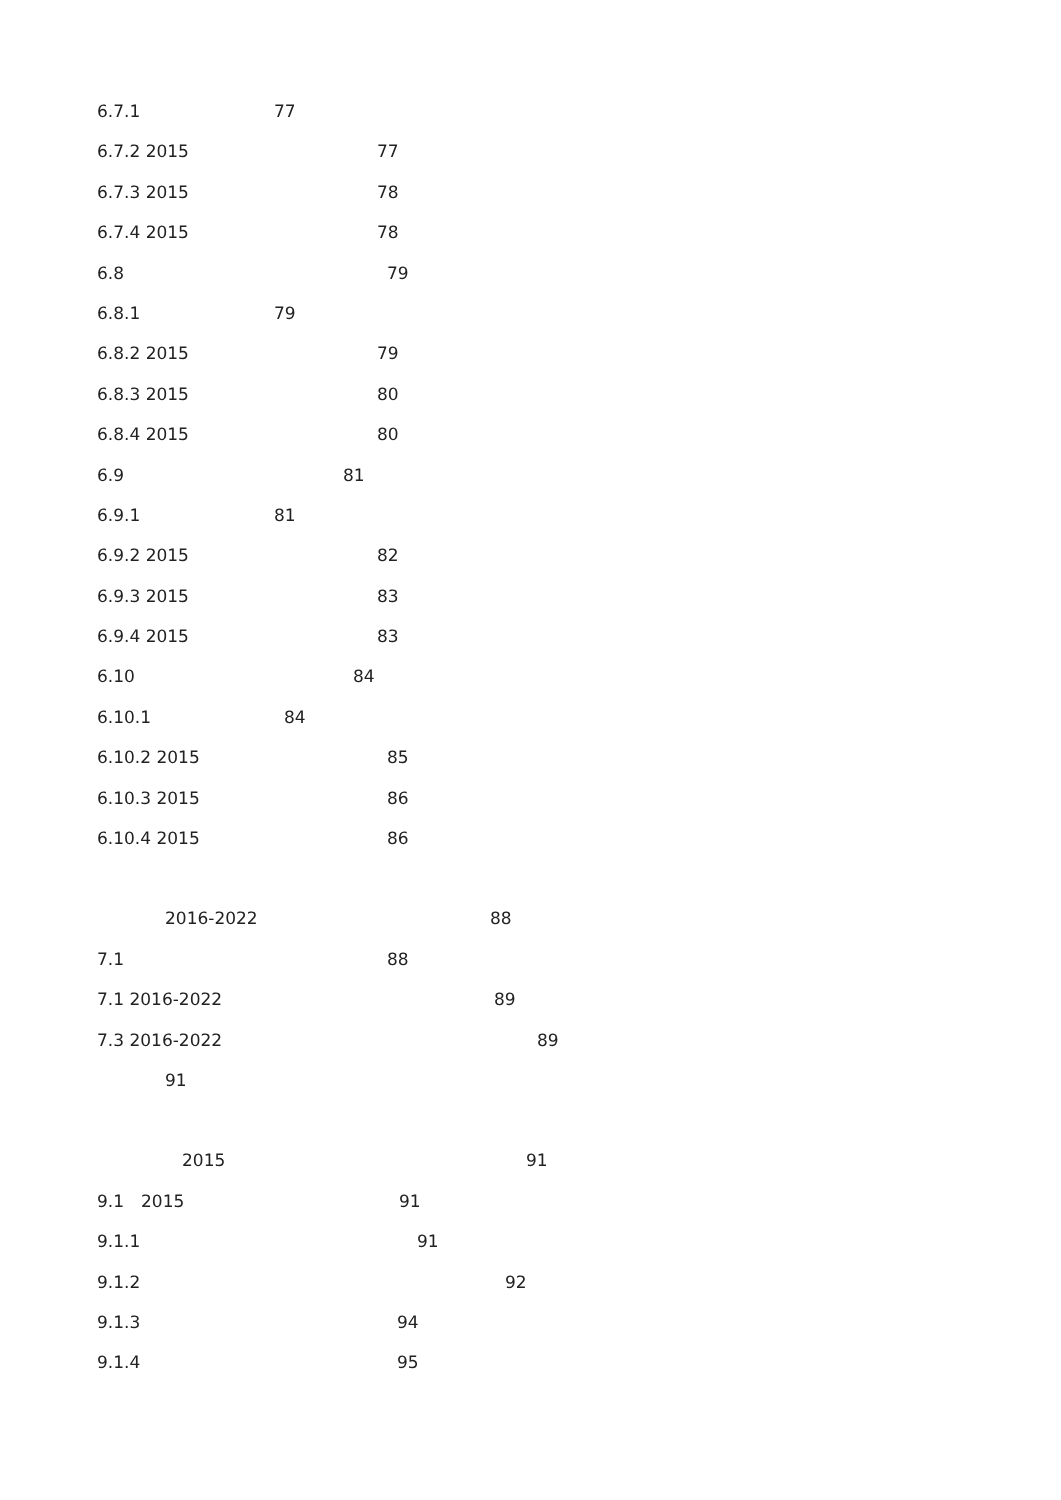6.7.1 77
6.7.2 2015 77
6.7.3 2015 78
6.7.4 2015 78
6.8 79
6.8.1 79
6.8.2 2015 79
6.8.3 2015 80
6.8.4 2015 80
6.9 81
6.9.1 81
6.9.2 2015 82
6.9.3 2015 83
6.9.4 2015 83
6.10 84
6.10.1 84
6.10.2 2015 85
6.10.3 2015 86
6.10.4 2015 86
2016-2022 88
7.1 88
7.1 2016-2022 89
7.3 2016-2022 89
91
2015 91
9.1 2015 91
9.1.1 91
9.1.2 92
9.1.3 94
9.1.4 95